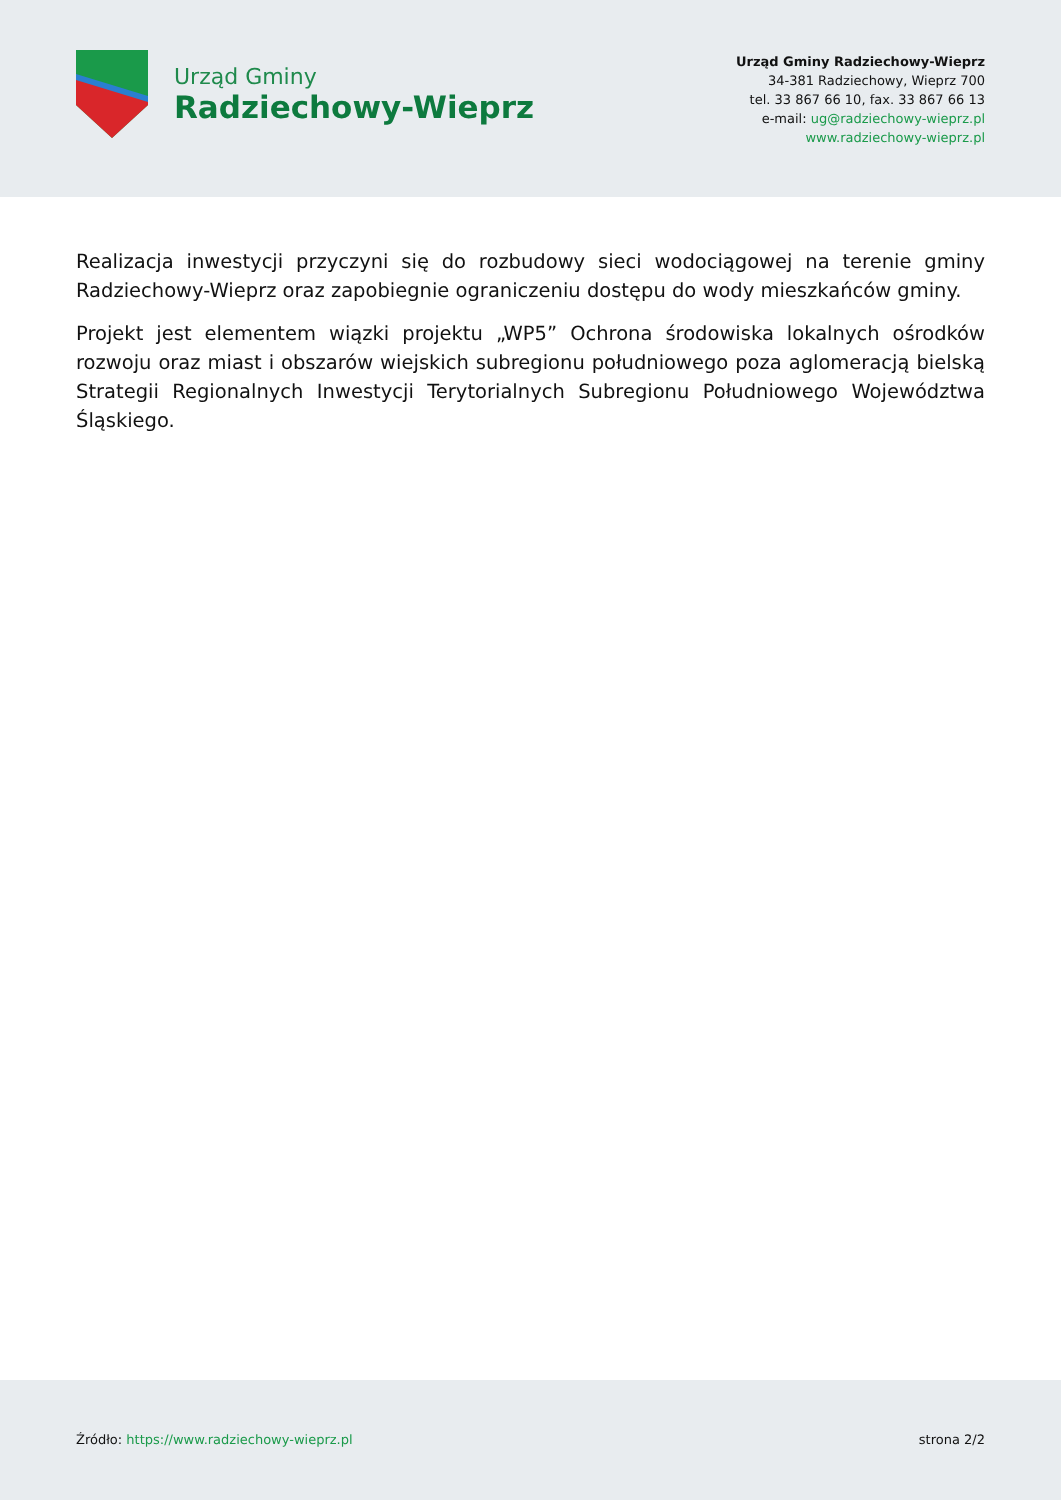Urząd Gminy
Radziechowy-Wieprz
Urząd Gminy Radziechowy-Wieprz
34-381 Radziechowy, Wieprz 700
tel. 33 867 66 10, fax. 33 867 66 13
e-mail: ug@radziechowy-wieprz.pl
www.radziechowy-wieprz.pl
Realizacja inwestycji przyczyni się do rozbudowy sieci wodociągowej na terenie gminy Radziechowy-Wieprz oraz zapobiegnie ograniczeniu dostępu do wody mieszkańców gminy.
Projekt jest elementem wiązki projektu „WP5” Ochrona środowiska lokalnych ośrodków rozwoju oraz miast i obszarów wiejskich subregionu południowego poza aglomeracją bielską Strategii Regionalnych Inwestycji Terytorialnych Subregionu Południowego Województwa Śląskiego.
Źródło: https://www.radziechowy-wieprz.pl
strona 2/2